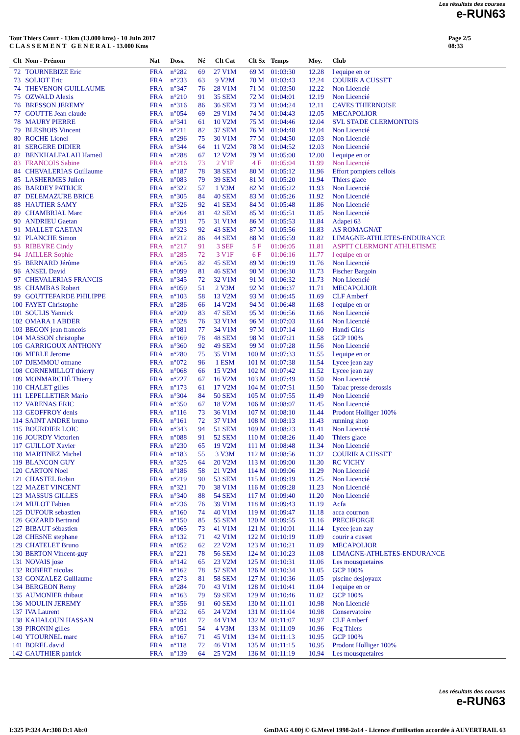Les résultats des courses
e-RUN63
Tout Thiers Court - 13km (13.000 kms) - 10 Juin 2017
C L A S S E M E N T G E N E R A L - 13.000 Kms
Page 2/5
08:33
| Clt | Nom - Prénom | Nat | Doss. | Né | Clt Cat | Clt Sx | Temps | Moy. | Club |
| --- | --- | --- | --- | --- | --- | --- | --- | --- | --- |
| 72 | TOURNEBIZE Eric | FRA | n°282 | 69 | 27 V1M | 69 M | 01:03:30 | 12.28 | l equipe en or |
| 73 | SOLIOT Eric | FRA | n°233 | 63 | 9 V2M | 70 M | 01:03:43 | 12.24 | COURIR A CUSSET |
| 74 | THEVENON GUILLAUME | FRA | n°347 | 76 | 28 V1M | 71 M | 01:03:50 | 12.22 | Non Licencié |
| 75 | OZWALD Alexis | FRA | n°210 | 91 | 35 SEM | 72 M | 01:04:01 | 12.19 | Non Licencié |
| 76 | BRESSON JEREMY | FRA | n°316 | 86 | 36 SEM | 73 M | 01:04:24 | 12.11 | CAVES THIERNOISE |
| 77 | GOUTTE Jean claude | FRA | n°054 | 69 | 29 V1M | 74 M | 01:04:43 | 12.05 | MECAPOLIOR |
| 78 | MAURY PIERRE | FRA | n°341 | 61 | 10 V2M | 75 M | 01:04:46 | 12.04 | SVL STADE CLERMONTOIS |
| 79 | BLESBOIS Vincent | FRA | n°211 | 82 | 37 SEM | 76 M | 01:04:48 | 12.04 | Non Licencié |
| 80 | ROCHE Lionel | FRA | n°296 | 75 | 30 V1M | 77 M | 01:04:50 | 12.03 | Non Licencié |
| 81 | SERGERE DIDIER | FRA | n°344 | 64 | 11 V2M | 78 M | 01:04:52 | 12.03 | Non Licencié |
| 82 | BENKHALFALAH Hamed | FRA | n°288 | 67 | 12 V2M | 79 M | 01:05:00 | 12.00 | l equipe en or |
| 83 | FRANCOIS Sabine | FRA | n°216 | 73 | 2 V1F | 4 F | 01:05:04 | 11.99 | Non Licencié |
| 84 | CHEVALERIAS Guillaume | FRA | n°187 | 78 | 38 SEM | 80 M | 01:05:12 | 11.96 | Effort pompiers cellois |
| 85 | LASHERMES Julien | FRA | n°083 | 79 | 39 SEM | 81 M | 01:05:20 | 11.94 | Thiers glace |
| 86 | BARDEY PATRICE | FRA | n°322 | 57 | 1 V3M | 82 M | 01:05:22 | 11.93 | Non Licencié |
| 87 | DELEMAZURE BRICE | FRA | n°305 | 84 | 40 SEM | 83 M | 01:05:26 | 11.92 | Non Licencié |
| 88 | HAUTIER SAMY | FRA | n°326 | 92 | 41 SEM | 84 M | 01:05:48 | 11.86 | Non Licencié |
| 89 | CHAMBRIAL Marc | FRA | n°264 | 81 | 42 SEM | 85 M | 01:05:51 | 11.85 | Non Licencié |
| 90 | ANDRIEU Gaetan | FRA | n°191 | 75 | 31 V1M | 86 M | 01:05:53 | 11.84 | Adapei 63 |
| 91 | MALLET GAETAN | FRA | n°323 | 92 | 43 SEM | 87 M | 01:05:56 | 11.83 | AS ROMAGNAT |
| 92 | PLANCHE Simon | FRA | n°212 | 86 | 44 SEM | 88 M | 01:05:59 | 11.82 | LIMAGNE-ATHLETES-ENDURANCE |
| 93 | RIBEYRE Cindy | FRA | n°217 | 91 | 3 SEF | 5 F | 01:06:05 | 11.81 | ASPTT CLERMONT ATHLETISME |
| 94 | JAILLER Sophie | FRA | n°285 | 72 | 3 V1F | 6 F | 01:06:16 | 11.77 | l equipe en or |
| 95 | BERNARD Jérôme | FRA | n°265 | 82 | 45 SEM | 89 M | 01:06:19 | 11.76 | Non Licencié |
| 96 | ANSEL David | FRA | n°099 | 81 | 46 SEM | 90 M | 01:06:30 | 11.73 | Fischer Bargoin |
| 97 | CHEVALERIAS FRANCIS | FRA | n°345 | 72 | 32 V1M | 91 M | 01:06:32 | 11.73 | Non Licencié |
| 98 | CHAMBAS Robert | FRA | n°059 | 51 | 2 V3M | 92 M | 01:06:37 | 11.71 | MECAPOLIOR |
| 99 | GOUTTEFARDE PHILIPPE | FRA | n°103 | 58 | 13 V2M | 93 M | 01:06:45 | 11.69 | CLF Amberf |
| 100 | FAYET Christophe | FRA | n°286 | 66 | 14 V2M | 94 M | 01:06:48 | 11.68 | l equipe en or |
| 101 | SOULIS Yannick | FRA | n°209 | 83 | 47 SEM | 95 M | 01:06:56 | 11.66 | Non Licencié |
| 102 | OMARA 1 ABDER | FRA | n°328 | 76 | 33 V1M | 96 M | 01:07:03 | 11.64 | Non Licencié |
| 103 | BEGON jean francois | FRA | n°081 | 77 | 34 V1M | 97 M | 01:07:14 | 11.60 | Handi Girls |
| 104 | MASSON christophe | FRA | n°169 | 78 | 48 SEM | 98 M | 01:07:21 | 11.58 | GCP 100% |
| 105 | GARRIGOUX ANTHONY | FRA | n°360 | 92 | 49 SEM | 99 M | 01:07:28 | 11.56 | Non Licencié |
| 106 | MERLE Jerome | FRA | n°280 | 75 | 35 V1M | 100 M | 01:07:33 | 11.55 | l equipe en or |
| 107 | DJEMMOU otmane | FRA | n°072 | 96 | 1 ESM | 101 M | 01:07:38 | 11.54 | Lycee jean zay |
| 108 | CORNEMILLOT thierry | FRA | n°068 | 66 | 15 V2M | 102 M | 01:07:42 | 11.52 | Lycee jean zay |
| 109 | MONMARCHÉ Thierry | FRA | n°227 | 67 | 16 V2M | 103 M | 01:07:49 | 11.50 | Non Licencié |
| 110 | CHALET gilles | FRA | n°173 | 61 | 17 V2M | 104 M | 01:07:51 | 11.50 | Tabac presse derossis |
| 111 | LEPELLETIER Mario | FRA | n°304 | 84 | 50 SEM | 105 M | 01:07:55 | 11.49 | Non Licencié |
| 112 | VARENAS ERIC | FRA | n°350 | 67 | 18 V2M | 106 M | 01:08:07 | 11.45 | Non Licencié |
| 113 | GEOFFROY denis | FRA | n°116 | 73 | 36 V1M | 107 M | 01:08:10 | 11.44 | Prodont Holliger 100% |
| 114 | SAINT ANDRE bruno | FRA | n°161 | 72 | 37 V1M | 108 M | 01:08:13 | 11.43 | running shop |
| 115 | BOURDIER LOIC | FRA | n°343 | 94 | 51 SEM | 109 M | 01:08:23 | 11.41 | Non Licencié |
| 116 | JOURDY Victorien | FRA | n°088 | 91 | 52 SEM | 110 M | 01:08:26 | 11.40 | Thiers glace |
| 117 | GUILLOT Xavier | FRA | n°230 | 65 | 19 V2M | 111 M | 01:08:48 | 11.34 | Non Licencié |
| 118 | MARTINEZ Michel | FRA | n°183 | 55 | 3 V3M | 112 M | 01:08:56 | 11.32 | COURIR A CUSSET |
| 119 | BLANCON GUY | FRA | n°325 | 64 | 20 V2M | 113 M | 01:09:00 | 11.30 | RC VICHY |
| 120 | CARTON Noel | FRA | n°186 | 58 | 21 V2M | 114 M | 01:09:06 | 11.29 | Non Licencié |
| 121 | CHASTEL Robin | FRA | n°219 | 90 | 53 SEM | 115 M | 01:09:19 | 11.25 | Non Licencié |
| 122 | MAZET VINCENT | FRA | n°321 | 70 | 38 V1M | 116 M | 01:09:28 | 11.23 | Non Licencié |
| 123 | MASSUS GILLES | FRA | n°340 | 88 | 54 SEM | 117 M | 01:09:40 | 11.20 | Non Licencié |
| 124 | MULOT Fabien | FRA | n°236 | 76 | 39 V1M | 118 M | 01:09:43 | 11.19 | Acfa |
| 125 | DUFOUR sebastien | FRA | n°160 | 74 | 40 V1M | 119 M | 01:09:47 | 11.18 | acca cournon |
| 126 | GOZARD Bertrand | FRA | n°150 | 85 | 55 SEM | 120 M | 01:09:55 | 11.16 | PRECIFORGE |
| 127 | BIBAUT sébastien | FRA | n°065 | 73 | 41 V1M | 121 M | 01:10:01 | 11.14 | Lycee jean zay |
| 128 | CHESNE stephane | FRA | n°132 | 71 | 42 V1M | 122 M | 01:10:19 | 11.09 | courir a cusset |
| 129 | CHATELET Bruno | FRA | n°052 | 62 | 22 V2M | 123 M | 01:10:21 | 11.09 | MECAPOLIOR |
| 130 | BERTON Vincent-guy | FRA | n°221 | 78 | 56 SEM | 124 M | 01:10:23 | 11.08 | LIMAGNE-ATHLETES-ENDURANCE |
| 131 | NOVAIS jose | FRA | n°142 | 65 | 23 V2M | 125 M | 01:10:31 | 11.06 | Les mousquetaires |
| 132 | ROBERT nicolas | FRA | n°162 | 78 | 57 SEM | 126 M | 01:10:34 | 11.05 | GCP 100% |
| 133 | GONZALEZ Guillaume | FRA | n°273 | 81 | 58 SEM | 127 M | 01:10:36 | 11.05 | piscine desjoyaux |
| 134 | BERGEON Remy | FRA | n°284 | 70 | 43 V1M | 128 M | 01:10:41 | 11.04 | l equipe en or |
| 135 | AUMONIER thibaut | FRA | n°163 | 79 | 59 SEM | 129 M | 01:10:46 | 11.02 | GCP 100% |
| 136 | MOULIN JEREMY | FRA | n°356 | 91 | 60 SEM | 130 M | 01:11:01 | 10.98 | Non Licencié |
| 137 | IVA Laurent | FRA | n°232 | 65 | 24 V2M | 131 M | 01:11:04 | 10.98 | Conservatoire |
| 138 | KAHALOUN HASSAN | FRA | n°104 | 72 | 44 V1M | 132 M | 01:11:07 | 10.97 | CLF Amberf |
| 139 | PIRONIN gilles | FRA | n°051 | 54 | 4 V3M | 133 M | 01:11:09 | 10.96 | Fcg Thiers |
| 140 | YTOURNEL marc | FRA | n°167 | 71 | 45 V1M | 134 M | 01:11:13 | 10.95 | GCP 100% |
| 141 | BOREL david | FRA | n°118 | 72 | 46 V1M | 135 M | 01:11:15 | 10.95 | Prodont Holliger 100% |
| 142 | GAUTHIER patrick | FRA | n°139 | 64 | 25 V2M | 136 M | 01:11:19 | 10.94 | Les mousquetaires |
Les résultats des courses
e-RUN63
I:325 P:324 Ar:308 D:1 Ab:0 GmDAG 4.00j © G.Mevel 1998-2o14 - Licence d'utilisation accordée à AUVERTRAIL 63